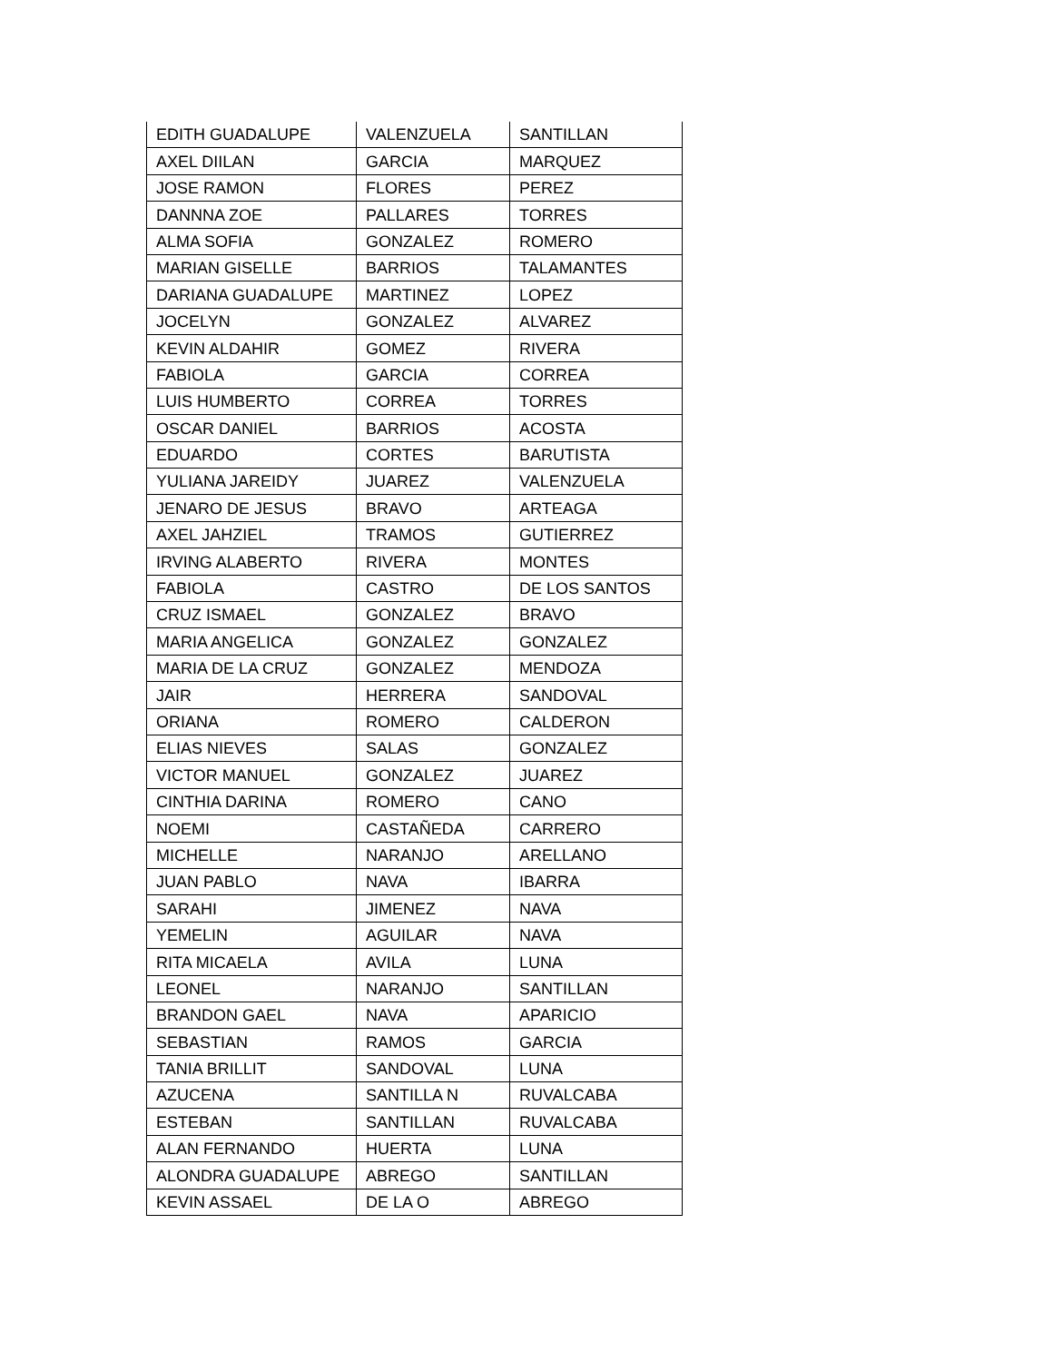| EDITH GUADALUPE | VALENZUELA | SANTILLAN |
| AXEL DIILAN | GARCIA | MARQUEZ |
| JOSE RAMON | FLORES | PEREZ |
| DANNNA ZOE | PALLARES | TORRES |
| ALMA SOFIA | GONZALEZ | ROMERO |
| MARIAN GISELLE | BARRIOS | TALAMANTES |
| DARIANA GUADALUPE | MARTINEZ | LOPEZ |
| JOCELYN | GONZALEZ | ALVAREZ |
| KEVIN ALDAHIR | GOMEZ | RIVERA |
| FABIOLA | GARCIA | CORREA |
| LUIS HUMBERTO | CORREA | TORRES |
| OSCAR DANIEL | BARRIOS | ACOSTA |
| EDUARDO | CORTES | BARUTISTA |
| YULIANA JAREIDY | JUAREZ | VALENZUELA |
| JENARO DE JESUS | BRAVO | ARTEAGA |
| AXEL JAHZIEL | TRAMOS | GUTIERREZ |
| IRVING ALABERTO | RIVERA | MONTES |
| FABIOLA | CASTRO | DE LOS SANTOS |
| CRUZ ISMAEL | GONZALEZ | BRAVO |
| MARIA ANGELICA | GONZALEZ | GONZALEZ |
| MARIA DE LA CRUZ | GONZALEZ | MENDOZA |
| JAIR | HERRERA | SANDOVAL |
| ORIANA | ROMERO | CALDERON |
| ELIAS NIEVES | SALAS | GONZALEZ |
| VICTOR MANUEL | GONZALEZ | JUAREZ |
| CINTHIA DARINA | ROMERO | CANO |
| NOEMI | CASTAÑEDA | CARRERO |
| MICHELLE | NARANJO | ARELLANO |
| JUAN PABLO | NAVA | IBARRA |
| SARAHI | JIMENEZ | NAVA |
| YEMELIN | AGUILAR | NAVA |
| RITA MICAELA | AVILA | LUNA |
| LEONEL | NARANJO | SANTILLAN |
| BRANDON GAEL | NAVA | APARICIO |
| SEBASTIAN | RAMOS | GARCIA |
| TANIA BRILLIT | SANDOVAL | LUNA |
| AZUCENA | SANTILLA N | RUVALCABA |
| ESTEBAN | SANTILLAN | RUVALCABA |
| ALAN FERNANDO | HUERTA | LUNA |
| ALONDRA GUADALUPE | ABREGO | SANTILLAN |
| KEVIN ASSAEL | DE LA O | ABREGO |